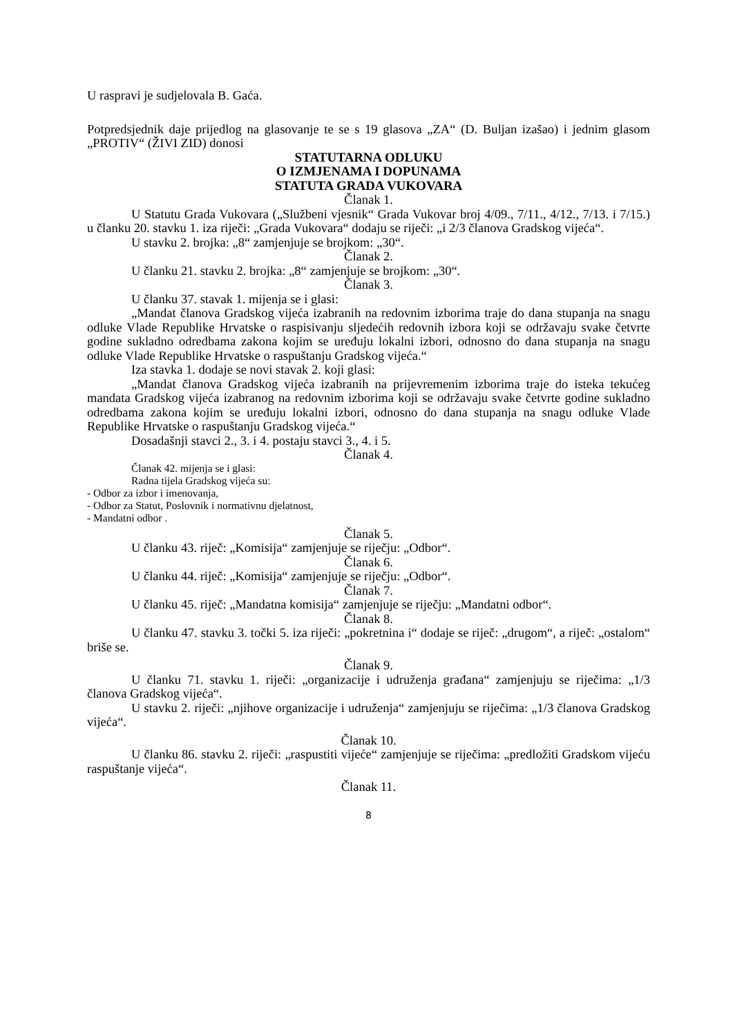U raspravi je sudjelovala B. Gaća.
Potpredsjednik daje prijedlog na glasovanje te se s 19 glasova „ZA“ (D. Buljan izašao) i jednim glasom „PROTIV“ (ŽIVI ZID) donosi
STATUTARNA ODLUKU
O IZMJENAMA I DOPUNAMA
STATUTA GRADA VUKOVARA
Članak 1.
U Statutu Grada Vukovara („Službeni vjesnik“ Grada Vukovar broj 4/09., 7/11., 4/12., 7/13. i 7/15.) u članku 20. stavku 1. iza riječi: „Grada Vukovara“ dodaju se riječi: „i 2/3 članova Gradskog vijeća“.
U stavku 2. brojka: „8“ zamjenjuje se brojkom: „30“.
Članak 2.
U članku 21. stavku 2. brojka: „8“ zamjenjuje se brojkom: „30“.
Članak 3.
U članku 37. stavak 1. mijenja se i glasi:
„Mandat članova Gradskog vijeća izabranih na redovnim izborima traje do dana stupanja na snagu odluke Vlade Republike Hrvatske o raspisivanju sljedećih redovnih izbora koji se održavaju svake četvrte godine sukladno odredbama zakona kojim se uređuju lokalni izbori, odnosno do dana stupanja na snagu odluke Vlade Republike Hrvatske o raspuštanju Gradskog vijeća.“
Iza stavka 1. dodaje se novi stavak 2. koji glasi:
„Mandat članova Gradskog vijeća izabranih na prijevremenim izborima traje do isteka tekućeg mandata Gradskog vijeća izabranog na redovnim izborima koji se održavaju svake četvrte godine sukladno odredbama zakona kojim se uređuju lokalni izbori, odnosno do dana stupanja na snagu odluke Vlade Republike Hrvatske o raspuštanju Gradskog vijeća.“
Dosadašnji stavci 2., 3. i 4. postaju stavci 3., 4. i 5.
Članak 4.
Članak 42. mijenja se i glasi:
Radna tijela Gradskog vijeća su:
- Odbor za izbor i imenovanja,
- Odbor za Statut, Poslovnik i normativnu djelatnost,
- Mandatni odbor .
Članak 5.
U članku 43. riječ: „Komisija“ zamjenjuje se riječju: „Odbor“.
Članak 6.
U članku 44. riječ: „Komisija“ zamjenjuje se riječju: „Odbor“.
Članak 7.
U članku 45. riječ: „Mandatna komisija“ zamjenjuje se riječju: „Mandatni odbor“.
Članak 8.
U članku 47. stavku 3. točki 5. iza riječi: „pokretnina i“ dodaje se riječ: „drugom“, a riječ: „ostalom“ briše se.
Članak 9.
U članku 71. stavku 1. riječi: „organizacije i udruženja građana“ zamjenjuju se riječima: „1/3 članova Gradskog vijeća“.
U stavku 2. riječi: „njihove organizacije i udruženja“ zamjenjuju se riječima: „1/3 članova Gradskog vijeća“.
Članak 10.
U članku 86. stavku 2. riječi: „raspustiti vijeće“ zamjenjuje se riječima: „predložiti Gradskom vijeću raspuštanje vijeća“.
Članak 11.
8